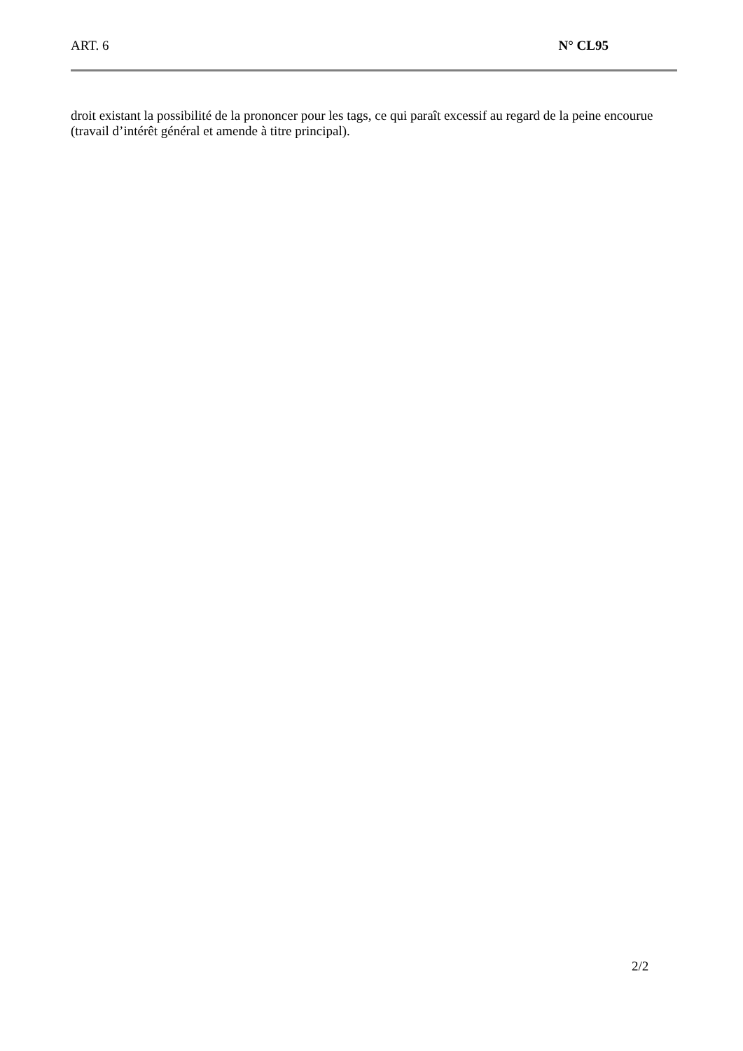ART. 6 N° CL95
droit existant la possibilité de la prononcer pour les tags, ce qui paraît excessif au regard de la peine encourue (travail d’intérêt général et amende à titre principal).
2/2